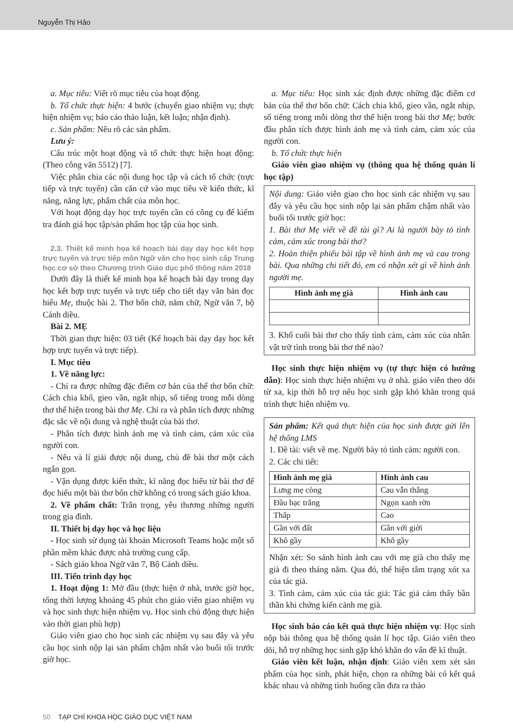Nguyễn Thị Hảo
a. Mục tiêu: Viết rõ mục tiêu của hoạt động.
b. Tổ chức thực hiện: 4 bước (chuyển giao nhiệm vụ; thực hiện nhiệm vụ; báo cáo thảo luận, kết luận; nhận định).
c. Sản phẩm: Nêu rõ các sản phẩm.
Lưu ý:
Cấu trúc một hoạt động và tổ chức thực hiện hoạt động: (Theo công văn 5512) [7].
Việc phân chia các nội dung học tập và cách tổ chức (trực tiếp và trực tuyến) cần căn cứ vào mục tiêu về kiến thức, kĩ năng, năng lực, phẩm chất của môn học.
Với hoạt động dạy học trực tuyến cần có công cụ để kiểm tra đánh giá học tập/sản phẩm học tập của học sinh.
2.3. Thiết kế minh họa kế hoạch bài dạy dạy học kết hợp trực tuyến và trực tiếp môn Ngữ văn cho học sinh cấp Trung học cơ sở theo Chương trình Giáo dục phổ thông năm 2018
Dưới đây là thiết kế minh họa kế hoạch bài dạy trong dạy học kết hợp trực tuyến và trực tiếp cho tiết dạy văn bản đọc hiểu Mẹ, thuộc bài 2. Thơ bốn chữ, năm chữ, Ngữ văn 7, bộ Cánh diều.
Bài 2. MẸ
Thời gian thực hiện: 03 tiết (Kế hoạch bài dạy dạy học kết hợp trực tuyến và trực tiếp).
I. Mục tiêu
1. Về năng lực:
- Chỉ ra được những đặc điểm cơ bản của thể thơ bốn chữ: Cách chia khổ, gieo vần, ngắt nhịp, số tiếng trong mỗi dòng thơ thể hiện trong bài thơ Mẹ. Chỉ ra và phân tích được những đặc sắc về nội dung và nghệ thuật của bài thơ.
- Phân tích được hình ảnh mẹ và tình cảm, cảm xúc của người con.
- Nêu và lí giải được nội dung, chủ đề bài thơ một cách ngắn gọn.
- Vận dụng được kiến thức, kĩ năng đọc hiểu từ bài thơ để đọc hiểu một bài thơ bốn chữ không có trong sách giáo khoa.
2. Về phẩm chất: Trân trọng, yêu thương những người trong gia đình.
II. Thiết bị dạy học và học liệu
- Học sinh sử dụng tài khoản Microsoft Teams hoặc một số phần mềm khác được nhà trường cung cấp.
- Sách giáo khoa Ngữ văn 7, Bộ Cánh diều.
III. Tiến trình dạy học
1. Hoạt động 1: Mở đầu (thực hiện ở nhà, trước giờ học, tổng thời lượng khoảng 45 phút cho giáo viên giao nhiệm vụ và học sinh thực hiện nhiệm vụ. Học sinh chủ động thực hiện vào thời gian phù hợp)
Giáo viên giao cho học sinh các nhiệm vụ sau đây và yêu cầu học sinh nộp lại sản phẩm chậm nhất vào buổi tối trước giờ học.
a. Mục tiêu: Học sinh xác định được những đặc điểm cơ bản của thể thơ bốn chữ: Cách chia khổ, gieo vần, ngắt nhịp, số tiếng trong mỗi dòng thơ thể hiện trong bài thơ Mẹ; bước đầu phân tích được hình ảnh mẹ và tình cảm, cảm xúc của người con.
b. Tổ chức thực hiện
Giáo viên giao nhiệm vụ (thông qua hệ thống quản lí học tập)
Nội dung: Giáo viên giao cho học sinh các nhiệm vụ sau đây và yêu cầu học sinh nộp lại sản phẩm chậm nhất vào buổi tối trước giờ học:
1. Bài thơ Mẹ viết về đề tài gì? Ai là người bày tỏ tình cảm, cảm xúc trong bài thơ?
2. Hoàn thiện phiếu bài tập về hình ảnh mẹ và cau trong bài. Qua những chi tiết đó, em có nhận xét gì về hình ảnh người mẹ.
| Hình ảnh mẹ già | Hình ảnh cau |
| --- | --- |
3. Khổ cuối bài thơ cho thấy tình cảm, cảm xúc của nhân vật trữ tình trong bài thơ thế nào?
Học sinh thực hiện nhiệm vụ (tự thực hiện có hướng dẫn): Học sinh thực hiện nhiệm vụ ở nhà. giáo viên theo dõi từ xa, kịp thời hỗ trợ nếu học sinh gặp khó khăn trong quá trình thực hiện nhiệm vụ.
Sản phẩm: Kết quả thực hiện của học sinh được gửi lên hệ thống LMS
1. Đề tài: viết về mẹ. Người bày tỏ tình cảm: người con.
2. Các chi tiết:
| Hình ảnh mẹ già | Hình ảnh cau |
| --- | --- |
| Lưng mẹ còng | Cau vẫn thẳng |
| Đầu bạc trắng | Ngọn xanh rờn |
| Thấp | Cao |
| Gần với đất | Gần với giời |
| Khô gầy | Khô gầy |
Nhận xét: So sánh hình ảnh cau với mẹ già cho thấy mẹ già đi theo tháng năm. Qua đó, thể hiện tâm trạng xót xa của tác giả.
3. Tình cảm, cảm xúc của tác giả: Tác giả cảm thấy bần thần khi chứng kiến cảnh mẹ già.
Học sinh báo cáo kết quả thực hiện nhiệm vụ: Học sinh nộp bài thông qua hệ thống quản lí học tập. Giáo viên theo dõi, hỗ trợ những học sinh gặp khó khăn do vấn đề kĩ thuật.
Giáo viên kết luận, nhận định: Giáo viên xem xét sản phẩm của học sinh, phát hiện, chọn ra những bài có kết quả khác nhau và những tình huống cần đưa ra thảo
50 TẠP CHÍ KHOA HỌC GIÁO DỤC VIỆT NAM